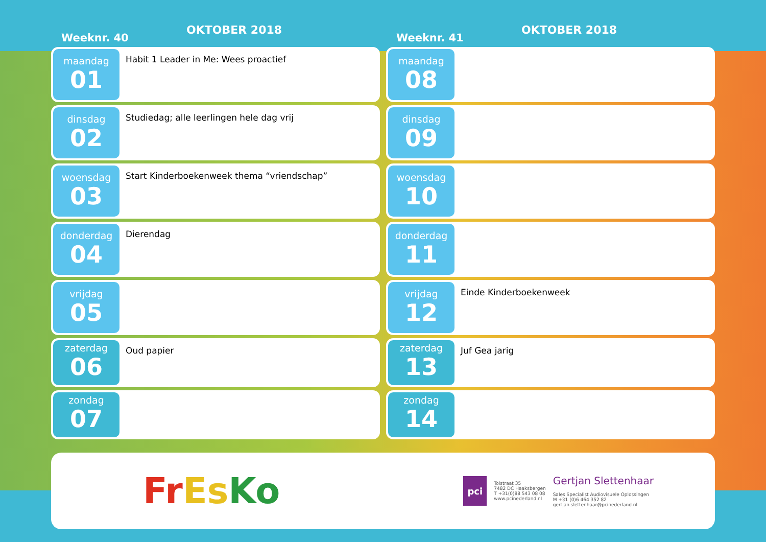Weeknr. 40
OKTOBER 2018
maandag
01
Habit 1 Leader in Me: Wees proactief
dinsdag
02
Studiedag; alle leerlingen hele dag vrij
woensdag
03
Start Kinderboekenweek thema “vriendschap”
donderdag
04
Dierendag
vrijdag
05
zaterdag
06
Oud papier
zondag
07
Weeknr. 41
OKTOBER 2018
maandag
08
dinsdag
09
woensdag
10
donderdag
11
vrijdag
12
Einde Kinderboekenweek
zaterdag
13
Juf Gea jarig
zondag
14
Fr Es Ko
pci
Tolstraat 35
7482 DC Haaksbergen
T +31(0)88 543 08 08
www.pcinederland.nl
Gertjan Slettenhaar
Sales Specialist Audiovisuele Oplossingen
M +31 (0)6 464 352 82
gertjan.slettenhaar@pcinederland.nl